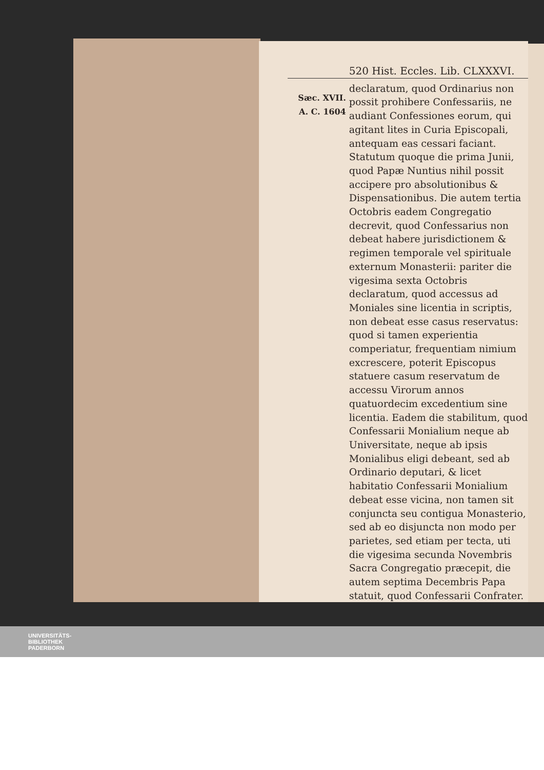Sæc. XVII.
A. C. 1604
520 Hist. Eccles. Lib. CLXXXVI.
declaratum, quod Ordinarius non possit prohibere Confessariis, ne audiant Confessiones eorum, qui agitant lites in Curia Episcopali, antequam eas cessari faciant. Statutum quoque die prima Junii, quod Papæ Nuntius nihil possit accipere pro absolutionibus & Dispensationibus. Die autem tertia Octobris eadem Congregatio decrevit, quod Confessarius non debeat habere jurisdictionem & regimen temporale vel spirituale externum Monasterii: pariter die vigesima sexta Octobris declaratum, quod accessus ad Moniales sine licentia in scriptis, non debeat esse casus reservatus: quod si tamen experientia comperiatur, frequentiam nimium excrescere, poterit Episcopus statuere casum reservatum de accessu Virorum annos quatuordecim excedentium sine licentia. Eadem die stabilitum, quod Confessarii Monialium neque ab Universitate, neque ab ipsis Monialibus eligi debeant, sed ab Ordinario deputari, & licet habitatio Confessarii Monialium debeat esse vicina, non tamen sit conjuncta seu contigua Monasterio, sed ab eo disjuncta non modo per parietes, sed etiam per tecta, uti die vigesima secunda Novembris Sacra Congregatio præcepit, die autem septima Decembris Papa statuit, quod Confessarii Confrater.
UNIVERSITÄTS-
BIBLIOTHEK
PADERBORN